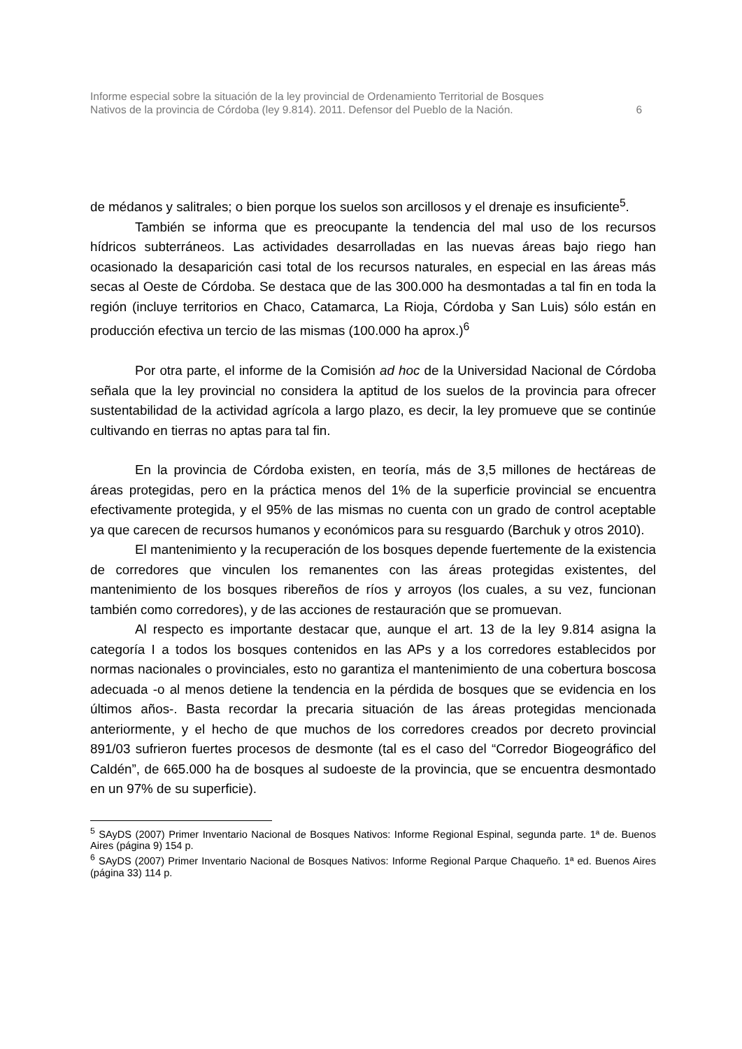Informe especial sobre la situación de la ley provincial de Ordenamiento Territorial de Bosques
Nativos de la provincia de Córdoba (ley 9.814). 2011. Defensor del Pueblo de la Nación.
6
de médanos y salitrales; o bien porque los suelos son arcillosos y el drenaje es insuficiente<sup>5</sup>.
También se informa que es preocupante la tendencia del mal uso de los recursos hídricos subterráneos. Las actividades desarrolladas en las nuevas áreas bajo riego han ocasionado la desaparición casi total de los recursos naturales, en especial en las áreas más secas al Oeste de Córdoba. Se destaca que de las 300.000 ha desmontadas a tal fin en toda la región (incluye territorios en Chaco, Catamarca, La Rioja, Córdoba y San Luis) sólo están en producción efectiva un tercio de las mismas (100.000 ha aprox.)<sup>6</sup>
Por otra parte, el informe de la Comisión ad hoc de la Universidad Nacional de Córdoba señala que la ley provincial no considera la aptitud de los suelos de la provincia para ofrecer sustentabilidad de la actividad agrícola a largo plazo, es decir, la ley promueve que se continúe cultivando en tierras no aptas para tal fin.
En la provincia de Córdoba existen, en teoría, más de 3,5 millones de hectáreas de áreas protegidas, pero en la práctica menos del 1% de la superficie provincial se encuentra efectivamente protegida, y el 95% de las mismas no cuenta con un grado de control aceptable ya que carecen de recursos humanos y económicos para su resguardo (Barchuk y otros 2010).
El mantenimiento y la recuperación de los bosques depende fuertemente de la existencia de corredores que vinculen los remanentes con las áreas protegidas existentes, del mantenimiento de los bosques ribereños de ríos y arroyos (los cuales, a su vez, funcionan también como corredores), y de las acciones de restauración que se promuevan.
Al respecto es importante destacar que, aunque el art. 13 de la ley 9.814 asigna la categoría I a todos los bosques contenidos en las APs y a los corredores establecidos por normas nacionales o provinciales, esto no garantiza el mantenimiento de una cobertura boscosa adecuada -o al menos detiene la tendencia en la pérdida de bosques que se evidencia en los últimos años-. Basta recordar la precaria situación de las áreas protegidas mencionada anteriormente, y el hecho de que muchos de los corredores creados por decreto provincial 891/03 sufrieron fuertes procesos de desmonte (tal es el caso del “Corredor Biogeográfico del Caldén”, de 665.000 ha de bosques al sudoeste de la provincia, que se encuentra desmontado en un 97% de su superficie).
<sup>5</sup> SAyDS (2007) Primer Inventario Nacional de Bosques Nativos: Informe Regional Espinal, segunda parte. 1ª de. Buenos Aires (página 9) 154 p.
<sup>6</sup> SAyDS (2007) Primer Inventario Nacional de Bosques Nativos: Informe Regional Parque Chaqueño. 1ª ed. Buenos Aires (página 33) 114 p.